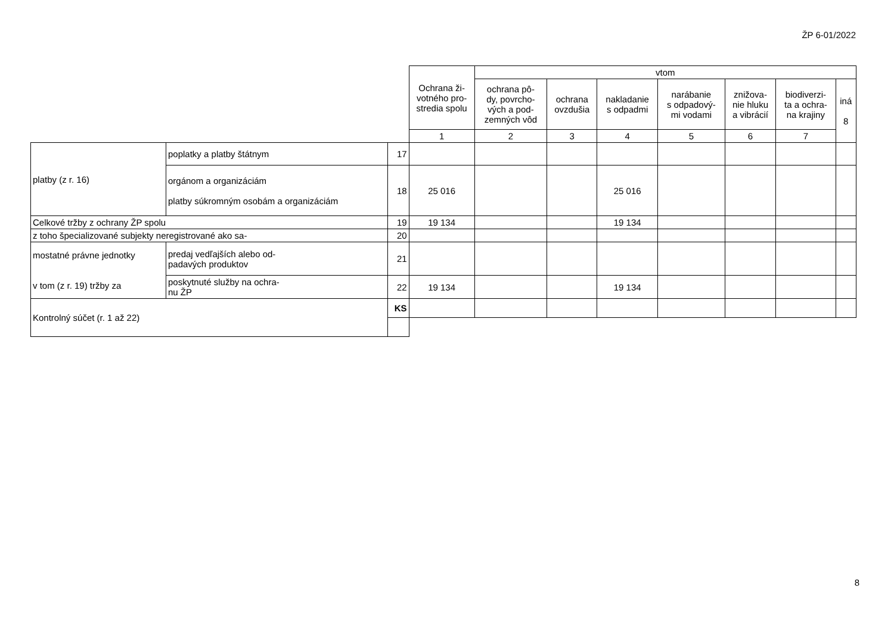ŽP 6-01/2022
| | | | Ochrana ži- votného pro- stredia spolu | vtom | | | | | | |
| --- | --- | --- | --- | --- | --- | --- | --- | --- | --- | --- |
| | | | | ochrana pô- dy, povrcho- vých a pod- zemných vôd | ochrana ovzdušia | nakladanie s odpadmi | narábanie s odpadový- mi vodami | znižova- nie hluku a vibrácií | biodiverzi- ta a ochra- na krajiny | iná 8 |
| | | | 1 | 2 | 3 | 4 | 5 | 6 | 7 | |
| platby (z r. 16) | poplatky a platby štátnym | 17 | | | | | | | | |
| | orgánom a organizáciám platby súkromným osobám a organizáciám | 18 | 25 016 | | | 25 016 | | | | |
| Celkové tržby z ochrany ŽP spolu | | 19 | 19 134 | | | 19 134 | | | | |
| z toho špecializované subjekty neregistrované ako sa- | | 20 | | | | | | | | |
| mostatné právne jednotky v tom (z r. 19) tržby za | predaj vedľajších alebo od- padavých produktov | 21 | | | | | | | | |
| | poskytnuté služby na ochra- nu ŽP | 22 | 19 134 | | | 19 134 | | | | |
| Kontrolný súčet (r. 1 až 22) | | KS | | | | | | | | |
8